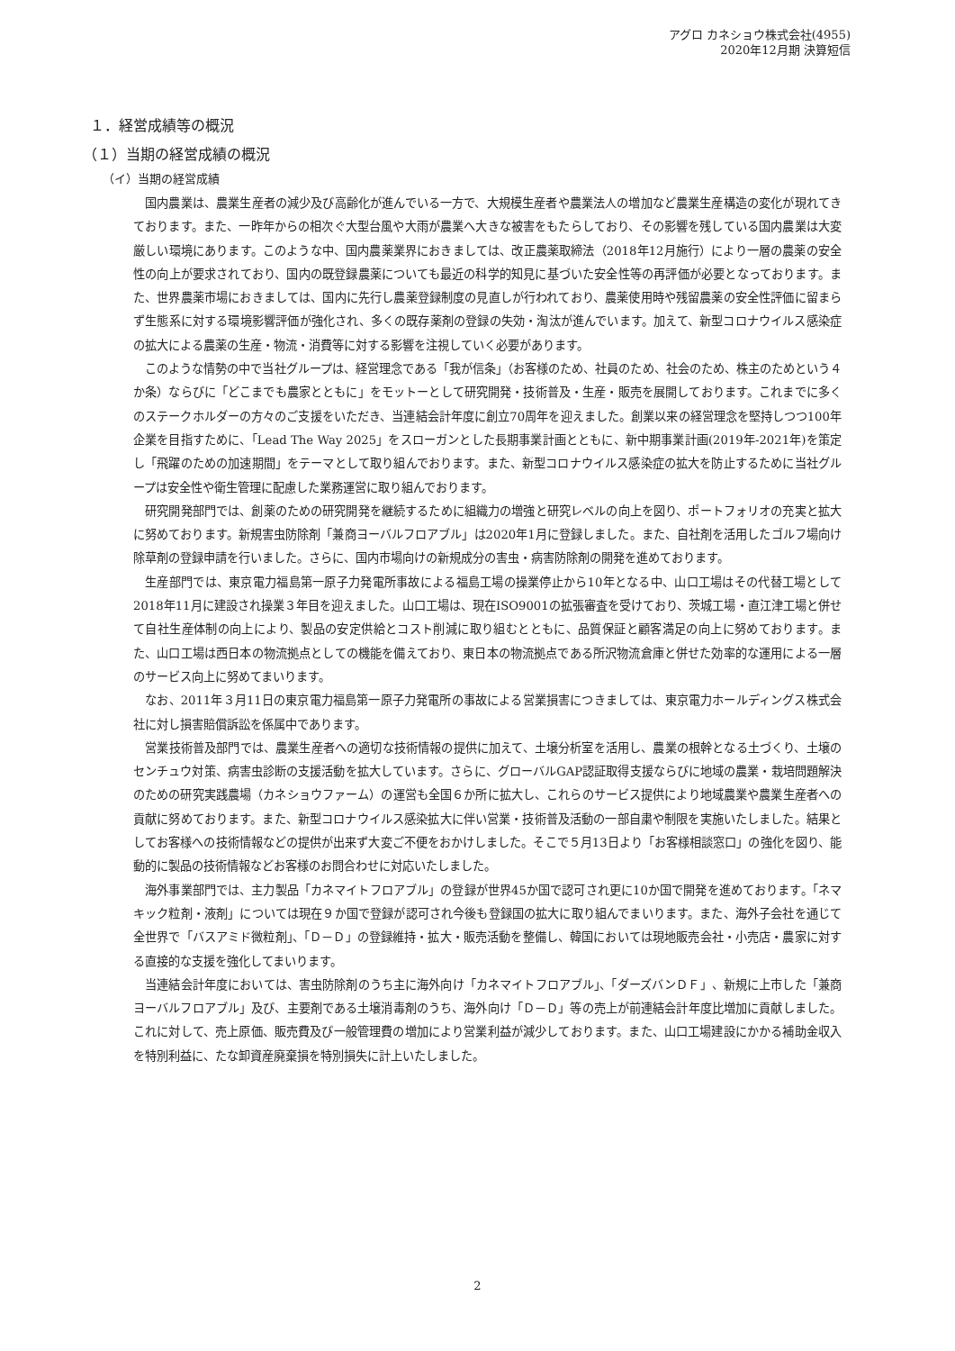アグロ カネショウ株式会社(4955)
2020年12月期 決算短信
１．経営成績等の概況
（１）当期の経営成績の概況
（イ）当期の経営成績
国内農業は、農業生産者の減少及び高齢化が進んでいる一方で、大規模生産者や農業法人の増加など農業生産構造の変化が現れてきております。また、一昨年からの相次ぐ大型台風や大雨が農業へ大きな被害をもたらしており、その影響を残している国内農業は大変厳しい環境にあります。このような中、国内農薬業界におきましては、改正農薬取締法（2018年12月施行）により一層の農薬の安全性の向上が要求されており、国内の既登録農薬についても最近の科学的知見に基づいた安全性等の再評価が必要となっております。また、世界農薬市場におきましては、国内に先行し農薬登録制度の見直しが行われており、農薬使用時や残留農薬の安全性評価に留まらず生態系に対する環境影響評価が強化され、多くの既存薬剤の登録の失効・淘汰が進んでいます。加えて、新型コロナウイルス感染症の拡大による農薬の生産・物流・消費等に対する影響を注視していく必要があります。
このような情勢の中で当社グループは、経営理念である「我が信条」（お客様のため、社員のため、社会のため、株主のためという４か条）ならびに「どこまでも農家とともに」をモットーとして研究開発・技術普及・生産・販売を展開しております。これまでに多くのステークホルダーの方々のご支援をいただき、当連結会計年度に創立70周年を迎えました。創業以来の経営理念を堅持しつつ100年企業を目指すために、「Lead The Way 2025」をスローガンとした長期事業計画とともに、新中期事業計画(2019年-2021年)を策定し「飛躍のための加速期間」をテーマとして取り組んでおります。また、新型コロナウイルス感染症の拡大を防止するために当社グループは安全性や衛生管理に配慮した業務運営に取り組んでおります。
研究開発部門では、創薬のための研究開発を継続するために組織力の増強と研究レベルの向上を図り、ポートフォリオの充実と拡大に努めております。新規害虫防除剤「兼商ヨーバルフロアブル」は2020年1月に登録しました。また、自社剤を活用したゴルフ場向け除草剤の登録申請を行いました。さらに、国内市場向けの新規成分の害虫・病害防除剤の開発を進めております。
生産部門では、東京電力福島第一原子力発電所事故による福島工場の操業停止から10年となる中、山口工場はその代替工場として2018年11月に建設され操業３年目を迎えました。山口工場は、現在ISO9001の拡張審査を受けており、茨城工場・直江津工場と併せて自社生産体制の向上により、製品の安定供給とコスト削減に取り組むとともに、品質保証と顧客満足の向上に努めております。また、山口工場は西日本の物流拠点としての機能を備えており、東日本の物流拠点である所沢物流倉庫と併せた効率的な運用による一層のサービス向上に努めてまいります。
なお、2011年３月11日の東京電力福島第一原子力発電所の事故による営業損害につきましては、東京電力ホールディングス株式会社に対し損害賠償訴訟を係属中であります。
営業技術普及部門では、農業生産者への適切な技術情報の提供に加えて、土壌分析室を活用し、農業の根幹となる土づくり、土壌のセンチュウ対策、病害虫診断の支援活動を拡大しています。さらに、グローバルGAP認証取得支援ならびに地域の農業・栽培問題解決のための研究実践農場（カネショウファーム）の運営も全国６か所に拡大し、これらのサービス提供により地域農業や農業生産者への貢献に努めております。また、新型コロナウイルス感染拡大に伴い営業・技術普及活動の一部自粛や制限を実施いたしました。結果としてお客様への技術情報などの提供が出来ず大変ご不便をおかけしました。そこで５月13日より「お客様相談窓口」の強化を図り、能動的に製品の技術情報などお客様のお問合わせに対応いたしました。
海外事業部門では、主力製品「カネマイトフロアブル」の登録が世界45か国で認可され更に10か国で開発を進めております。「ネマキック粒剤・液剤」については現在９か国で登録が認可され今後も登録国の拡大に取り組んでまいります。また、海外子会社を通じて全世界で「バスアミド微粒剤」、「Ｄ－Ｄ」の登録維持・拡大・販売活動を整備し、韓国においては現地販売会社・小売店・農家に対する直接的な支援を強化してまいります。
当連結会計年度においては、害虫防除剤のうち主に海外向け「カネマイトフロアブル」、「ダーズバンＤＦ」、新規に上市した「兼商ヨーバルフロアブル」及び、主要剤である土壌消毒剤のうち、海外向け「Ｄ－Ｄ」等の売上が前連結会計年度比増加に貢献しました。これに対して、売上原価、販売費及び一般管理費の増加により営業利益が減少しております。また、山口工場建設にかかる補助金収入を特別利益に、たな卸資産廃棄損を特別損失に計上いたしました。
2